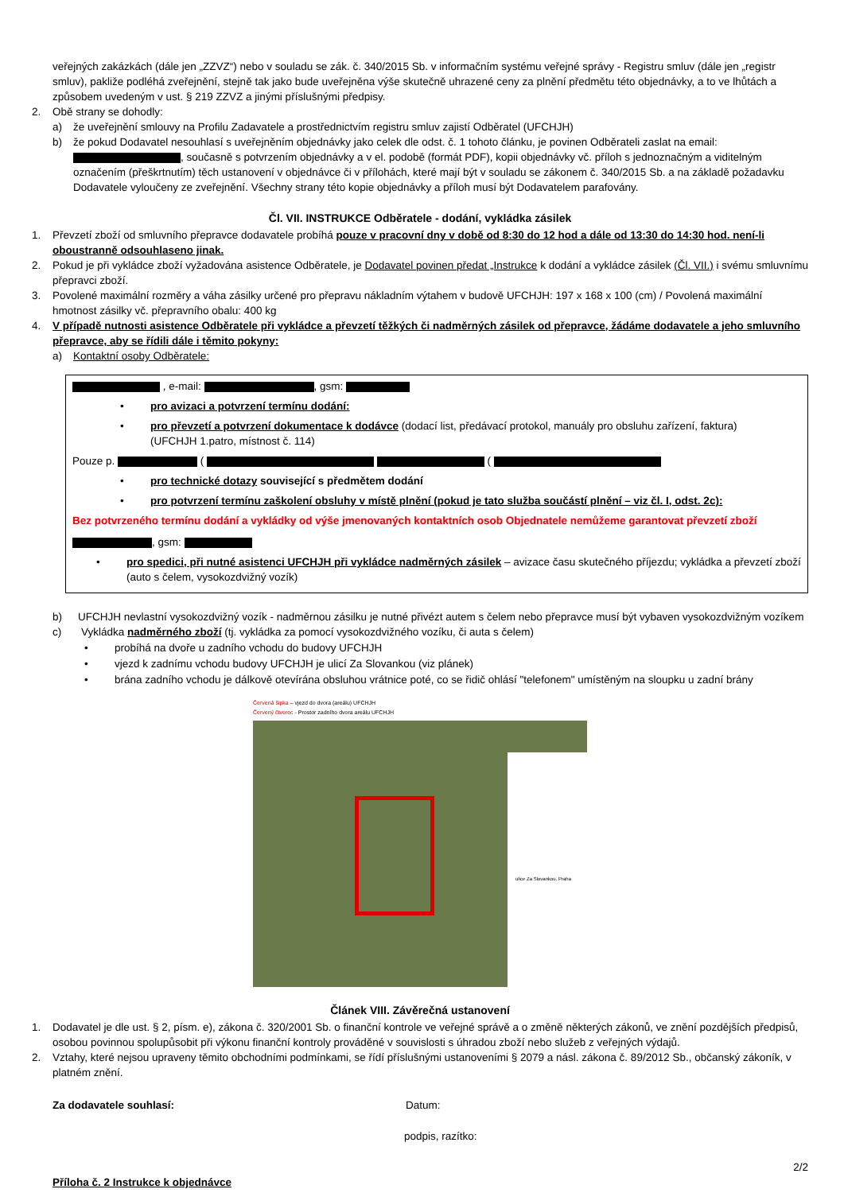veřejných zakázkách (dále jen „ZZVZ“) nebo v souladu se zák. č. 340/2015 Sb. v informačním systému veřejné správy - Registru smluv (dále jen „registr smluv), pakliže podléhá zveřejnění, stejně tak jako bude uveřejněna výše skutečně uhrazené ceny za plnění předmětu této objednávky, a to ve lhůtách a způsobem uvedeným v ust. § 219 ZZVZ a jinými příslušnými předpisy.
2. Obě strany se dohodly:
a) že uveřejnění smlouvy na Profilu Zadavatele a prostřednictvím registru smluv zajistí Odběratel (UFCHJH)
b) že pokud Dodavatel nesouhlasí s uveřejněním objednávky jako celek dle odst. č. 1 tohoto článku, je povinen Odběrateli zaslat na email: , současně s potvrzením objednávky a v el. podobě (formát PDF), kopii objednávky vč. příloh s jednoznačným a viditelným označením (přeškrtnutím) těch ustanovení v objednávce či v přílohách, které mají být v souladu se zákonem č. 340/2015 Sb. a na základě požadavku Dodavatele vyloučeny ze zveřejnění. Všechny strany této kopie objednávky a příloh musí být Dodavatelem parafovány.
Čl. VII. INSTRUKCE Odběratele - dodání, vykládka zásilek
1. Převzetí zboží od smluvního přepravce dodavatele probíhá pouze v pracovní dny v době od 8:30 do 12 hod a dále od 13:30 do 14:30 hod. není-li oboustranně odsouhlaseno jinak.
2. Pokud je při vykládce zboží vyžadována asistence Odběratele, je Dodavatel povinen předat „Instrukce k dodání a vykládce zásilek (Čl. VII.) i svému smluvnímu přepravci zboží.
3. Povolené maximální rozměry a váha zásilky určené pro přepravu nákladním výtahem v budově UFCHJH: 197 x 168 x 100 (cm) / Povolená maximální hmotnost zásilky vč. přepravního obalu: 400 kg
4. V případě nutnosti asistence Odběratele při vykládce a převzetí těžkých či nadměrných zásilek od přepravce, žádáme dodavatele a jeho smluvního přepravce, aby se řídili dále i těmito pokyny:
a) Kontaktní osoby Odběratele:
, e-mail: , gsm:
• pro avizaci a potvrzení termínu dodání:
• pro převzetí a potvrzení dokumentace k dodávce (dodací list, předávací protokol, manuály pro obsluhu zařízení, faktura)
(UFCHJH 1.patro, místnost č. 114)
Pouze p. ( (
• pro technické dotazy související s předmětem dodání
• pro potvrzení termínu zaškolení obsluhy v místě plnění (pokud je tato služba součástí plnění – viz čl. I, odst. 2c):
Bez potvrzeného termínu dodání a vykládky od výše jmenovaných kontaktních osob Objednatele nemůžeme garantovat převzetí zboží
, gsm:
• pro spedici, při nutné asistenci UFCHJH při vykládce nadměrných zásilek – avizace času skutečného příjezdu; vykládka a převzetí zboží (auto s čelem, vysokozdvižný vozík)
b) UFCHJH nevlastní vysokozdvižný vozík - nadměrnou zásilku je nutné přivézt autem s čelem nebo přepravce musí být vybaven vysokozdvižným vozíkem
c) Vykládka nadměrného zboží (tj. vykládka za pomocí vysokozdvižného vozíku, či auta s čelem)
• probíhá na dvoře u zadního vchodu do budovy UFCHJH
• vjezd k zadnímu vchodu budovy UFCHJH je ulicí Za Slovankou (viz plánek)
• brána zadního vchodu je dálkově otevírána obsluhou vrátnice poté, co se řidič ohlásí "telefonem" umístěným na sloupku u zadní brány
Červená šipka – vjezd do dvora (areálu) UFCHJH
Červený čtverec - Prostor zadního dvora areálu UFCHJH
ulice Za Slovankou, Praha
Článek VIII. Závěrečná ustanovení
1. Dodavatel je dle ust. § 2, písm. e), zákona č. 320/2001 Sb. o finanční kontrole ve veřejné správě a o změně některých zákonů, ve znění pozdějších předpisů, osobou povinnou spolupůsobit při výkonu finanční kontroly prováděné v souvislosti s úhradou zboží nebo služeb z veřejných výdajů.
2. Vztahy, které nejsou upraveny těmito obchodními podmínkami, se řídí příslušnými ustanoveními § 2079 a násl. zákona č. 89/2012 Sb., občanský zákoník, v platném znění.
Za dodavatele souhlasí: Datum:
podpis, razítko:
2/2
Příloha č. 2 Instrukce k objednávce